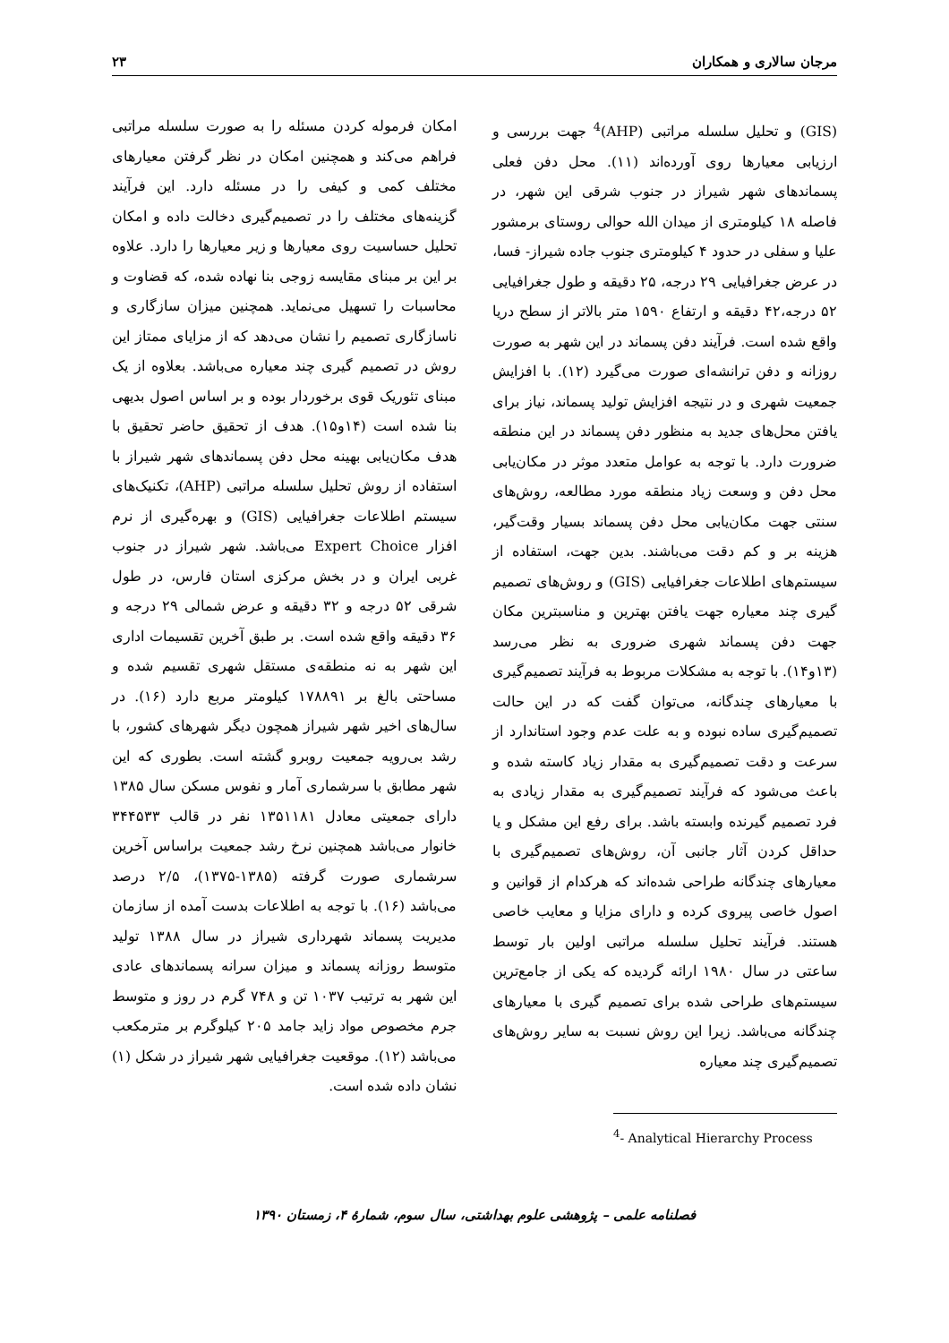مرجان سالاری و همکاران ۲۳
(GIS) و تحلیل سلسله مراتبی (AHP)<sup>4</sup> جهت بررسی و ارزیابی معیارها روی آورده‌اند (۱۱). محل دفن فعلی پسماندهای شهر شیراز در جنوب شرقی این شهر، در فاصله ۱۸ کیلومتری از میدان الله حوالی روستای برمشور علیا و سفلی در حدود ۴ کیلومتری جنوب جاده شیراز- فسا، در عرض جغرافیایی ۲۹ درجه، ۲۵ دقیقه و طول جغرافیایی ۵۲ درجه،۴۲ دقیقه و ارتفاع ۱۵۹۰ متر بالاتر از سطح دریا واقع شده است. فرآیند دفن پسماند در این شهر به صورت روزانه و دفن ترانشه‌ای صورت می‌گیرد (۱۲). با افزایش جمعیت شهری و در نتیجه افزایش تولید پسماند، نیاز برای یافتن محل‌های جدید به منظور دفن پسماند در این منطقه ضرورت دارد. با توجه به عوامل متعدد موثر در مکان‌یابی محل دفن و وسعت زیاد منطقه مورد مطالعه، روش‌های سنتی جهت مکان‌یابی محل دفن پسماند بسیار وقت‌گیر، هزینه بر و کم دقت می‌باشند. بدین جهت، استفاده از سیستم‌های اطلاعات جغرافیایی (GIS) و روش‌های تصمیم گیری چند معیاره جهت یافتن بهترین و مناسبترین مکان جهت دفن پسماند شهری ضروری به نظر می‌رسد (۱۳و۱۴). با توجه به مشکلات مربوط به فرآیند تصمیم‌گیری با معیارهای چندگانه، می‌توان گفت که در این حالت تصمیم‌گیری ساده نبوده و به علت عدم وجود استاندارد از سرعت و دقت تصمیم‌گیری به مقدار زیاد کاسته شده و باعث می‌شود که فرآیند تصمیم‌گیری به مقدار زیادی به فرد تصمیم گیرنده وابسته باشد. برای رفع این مشکل و یا حداقل کردن آثار جانبی آن، روش‌های تصمیم‌گیری با معیارهای چندگانه طراحی شده‌اند که هرکدام از قوانین و اصول خاصی پیروی کرده و دارای مزایا و معایب خاصی هستند. فرآیند تحلیل سلسله مراتبی اولین بار توسط ساعتی در سال ۱۹۸۰ ارائه گردیده که یکی از جامع‌ترین سیستم‌های طراحی شده برای تصمیم گیری با معیارهای چندگانه می‌باشد. زیرا این روش نسبت به سایر روش‌های تصمیم‌گیری چند معیاره
<sup>4</sup>- Analytical Hierarchy Process
امکان فرموله کردن مسئله را به صورت سلسله مراتبی فراهم می‌کند و همچنین امکان در نظر گرفتن معیارهای مختلف کمی و کیفی را در مسئله دارد. این فرآیند گزینه‌های مختلف را در تصمیم‌گیری دخالت داده و امکان تحلیل حساسیت روی معیارها و زیر معیارها را دارد. علاوه بر این بر مبنای مقایسه زوجی بنا نهاده شده، که قضاوت و محاسبات را تسهیل می‌نماید. همچنین میزان سازگاری و ناسازگاری تصمیم را نشان می‌دهد که از مزایای ممتاز این روش در تصمیم گیری چند معیاره می‌باشد. بعلاوه از یک مبنای تئوریک قوی برخوردار بوده و بر اساس اصول بدیهی بنا شده است (۱۴و۱۵). هدف از تحقیق حاضر تحقیق با هدف مکان‌یابی بهینه محل دفن پسماندهای شهر شیراز با استفاده از روش تحلیل سلسله مراتبی (AHP)، تکنیک‌های سیستم اطلاعات جغرافیایی (GIS) و بهره‌گیری از نرم افزار Expert Choice می‌باشد. شهر شیراز در جنوب غربی ایران و در بخش مرکزی استان فارس، در طول شرقی ۵۲ درجه و ۳۲ دقیقه و عرض شمالی ۲۹ درجه و ۳۶ دقیقه واقع شده است. بر طبق آخرین تقسیمات اداری این شهر به نه منطقه‌ی مستقل شهری تقسیم شده و مساحتی بالغ بر ۱۷۸۸۹۱ کیلومتر مربع دارد (۱۶). در سال‌های اخیر شهر شیراز همچون دیگر شهرهای کشور، با رشد بی‌رویه جمعیت روبرو گشته است. بطوری که این شهر مطابق با سرشماری آمار و نفوس مسکن سال ۱۳۸۵ دارای جمعیتی معادل ۱۳۵۱۱۸۱ نفر در قالب ۳۴۴۵۳۳ خانوار می‌باشد همچنین نرخ رشد جمعیت براساس آخرین سرشماری صورت گرفته (۱۳۸۵-۱۳۷۵)، ۲/۵ درصد می‌باشد (۱۶). با توجه به اطلاعات بدست آمده از سازمان مدیریت پسماند شهرداری شیراز در سال ۱۳۸۸ تولید متوسط روزانه پسماند و میزان سرانه پسماندهای عادی این شهر به ترتیب ۱۰۳۷ تن و ۷۴۸ گرم در روز و متوسط جرم مخصوص مواد زاید جامد ۲۰۵ کیلوگرم بر مترمکعب می‌باشد (۱۲). موقعیت جغرافیایی شهر شیراز در شکل (۱) نشان داده شده است.
فصلنامه علمی – پژوهشی علوم بهداشتی، سال سوم، شمارهٔ ۴، زمستان ۱۳۹۰